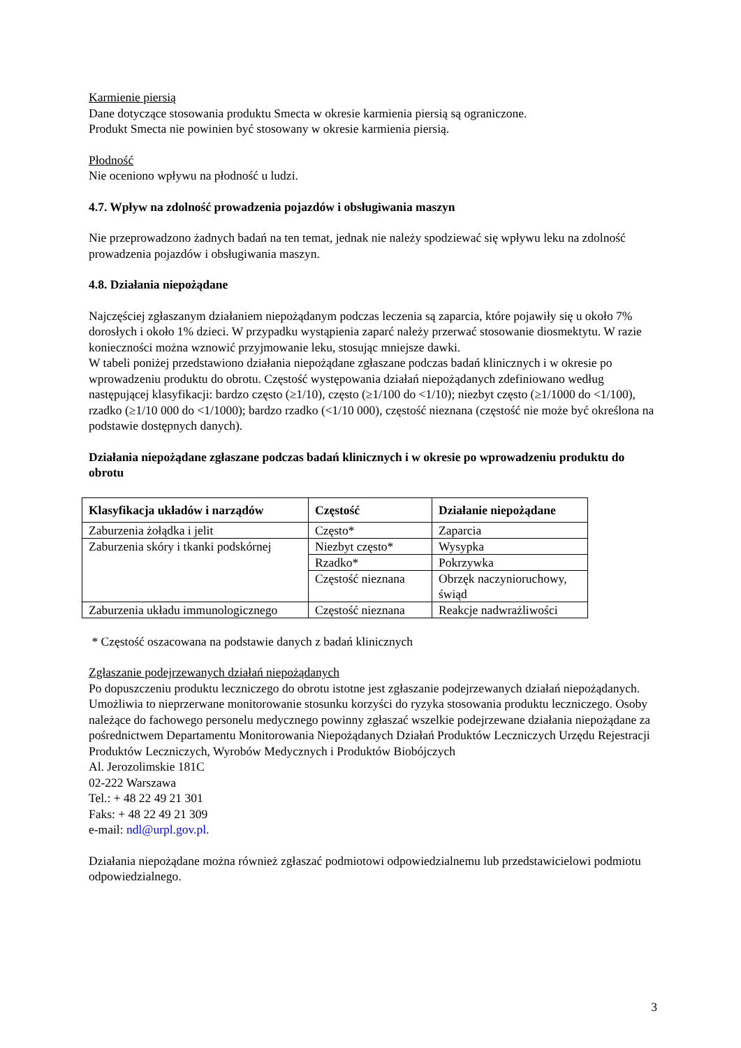Karmienie piersią
Dane dotyczące stosowania produktu Smecta w okresie karmienia piersią są ograniczone.
Produkt Smecta nie powinien być stosowany w okresie karmienia piersią.
Płodność
Nie oceniono wpływu na płodność u ludzi.
4.7. Wpływ na zdolność prowadzenia pojazdów i obsługiwania maszyn
Nie przeprowadzono żadnych badań na ten temat, jednak nie należy spodziewać się wpływu leku na zdolność prowadzenia pojazdów i obsługiwania maszyn.
4.8. Działania niepożądane
Najczęściej zgłaszanym działaniem niepożądanym podczas leczenia są zaparcia, które pojawiły się u około 7% dorosłych i około 1% dzieci. W przypadku wystąpienia zaparć należy przerwać stosowanie diosmektytu. W razie konieczności można wznowić przyjmowanie leku, stosując mniejsze dawki.
W tabeli poniżej przedstawiono działania niepożądane zgłaszane podczas badań klinicznych i w okresie po wprowadzeniu produktu do obrotu. Częstość występowania działań niepożądanych zdefiniowano według następującej klasyfikacji: bardzo często (≥1/10), często (≥1/100 do <1/10); niezbyt często (≥1/1000 do <1/100), rzadko (≥1/10 000 do <1/1000); bardzo rzadko (<1/10 000), częstość nieznana (częstość nie może być określona na podstawie dostępnych danych).
Działania niepożądane zgłaszane podczas badań klinicznych i w okresie po wprowadzeniu produktu do obrotu
| Klasyfikacja układów i narządów | Częstość | Działanie niepożądane |
| --- | --- | --- |
| Zaburzenia żołądka i jelit | Często* | Zaparcia |
| Zaburzenia skóry i tkanki podskórnej | Niezbyt często* | Wysypka |
| | Rzadko* | Pokrzywka |
| | Częstość nieznana | Obrzęk naczynioruchowy, świąd |
| Zaburzenia układu immunologicznego | Częstość nieznana | Reakcje nadwrażliwości |
* Częstość oszacowana na podstawie danych z badań klinicznych
Zgłaszanie podejrzewanych działań niepożądanych
Po dopuszczeniu produktu leczniczego do obrotu istotne jest zgłaszanie podejrzewanych działań niepożądanych. Umożliwia to nieprzerwane monitorowanie stosunku korzyści do ryzyka stosowania produktu leczniczego. Osoby należące do fachowego personelu medycznego powinny zgłaszać wszelkie podejrzewane działania niepożądane za pośrednictwem Departamentu Monitorowania Niepożądanych Działań Produktów Leczniczych Urzędu Rejestracji Produktów Leczniczych, Wyrobów Medycznych i Produktów Biobójczych
Al. Jerozolimskie 181C
02-222 Warszawa
Tel.: + 48 22 49 21 301
Faks: + 48 22 49 21 309
e-mail: ndl@urpl.gov.pl.
Działania niepożądane można również zgłaszać podmiotowi odpowiedzialnemu lub przedstawicielowi podmiotu odpowiedzialnego.
3